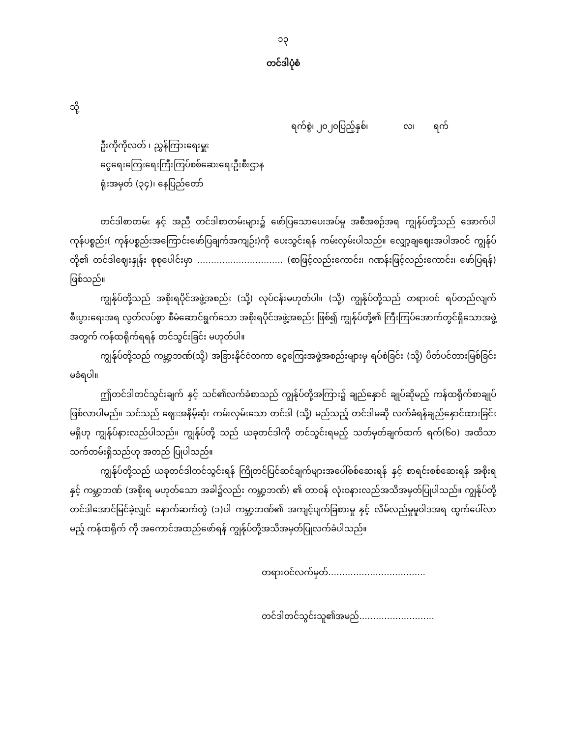၁၃
တင်ဒါပုံစံ
သို့
ရက်စွဲ၊ ၂၀၂၀ပြည့်နှစ်၊ လ၊ ရက်
ဦးကိုကိုလတ် ၊ ညွှန်ကြားရေးမှူး
ငွေရေးကြေးရေးကြီးကြပ်စစ်ဆေးရေးဦးစီးဌာန
ရုံးအမှတ် (၃၄)၊ နေပြည်တော်
တင်ဒါစာတမ်း နှင့် အညီ တင်ဒါစာတမ်းများ၌ ဖော်ပြသောပေးအပ်မှု အစီအစဉ်အရ ကျွန်ုပ်တို့သည် အောက်ပါကုန်ပစ္စည်း( ကုန်ပစ္စည်းအကြောင်းဖော်ပြချက်အကျဉ်း)ကို ပေးသွင်းရန် ကမ်းလှမ်းပါသည်။ လျှော့ချဈေးအပါအဝင် ကျွန်ုပ်တို့၏ တင်ဒါဈေးနှုန်း စုစုပေါင်းမှာ …………..…………….. (စာဖြင့်လည်းကောင်း၊ ဂဏန်းဖြင့်လည်းကောင်း၊ ဖော်ပြရန်) ဖြစ်သည်။
ကျွန်ုပ်တို့သည် အစိုးရပိုင်အဖွဲ့အစည်း (သို့) လုပ်ငန်းမဟုတ်ပါ။ (သို့) ကျွန်ုပ်တို့သည် တရားဝင် ရပ်တည်လျက် စီးပွားရေးအရ လွတ်လပ်စွာ စီမံဆောင်ရွက်သော အစိုးရပိုင်အဖွဲ့အစည်း ဖြစ်၍ ကျွန်ုပ်တို့၏ ကြီးကြပ်အောက်တွင်ရှိသောအဖွဲ့အတွက် ကန်ထရိုက်ရရန် တင်သွင်းခြင်း မဟုတ်ပါ။
ကျွန်ုပ်တို့သည် ကမ္ဘာ့ဘဏ်(သို့) အခြားနိုင်ငံတကာ ငွေကြေးအဖွဲ့အစည်းများမှ ရပ်စဲခြင်း (သို့) ပိတ်ပင်တားမြစ်ခြင်းမခံရပါ။
ဤတင်ဒါတင်သွင်းချက် နှင့် သင်၏လက်ခံစာသည် ကျွန်ုပ်တို့အကြား၌ ချည်နှောင် ချုပ်ဆိုမည့် ကန်ထရိုက်စာချုပ်ဖြစ်လာပါမည်။ သင်သည် ဈေးအနိမ့်ဆုံး ကမ်းလှမ်းသော တင်ဒါ (သို့) မည်သည့် တင်ဒါမဆို လက်ခံရန်ချည်နှောင်ထားခြင်းမရှိဟု ကျွန်ုပ်နားလည်ပါသည်။ ကျွန်ုပ်တို့ သည် ယခုတင်ဒါကို တင်သွင်းရမည့် သတ်မှတ်ချက်ထက် ရက်(၆၀) အထိသာ သက်တမ်းရှိသည်ဟု အတည် ပြုပါသည်။
ကျွန်ုပ်တို့သည် ယခုတင်ဒါတင်သွင်းရန် ကြိုတင်ပြင်ဆင်ချက်များအပေါ်စစ်ဆေးရန် နှင့် စာရင်းစစ်ဆေးရန် အစိုးရနှင့် ကမ္ဘာ့ဘဏ် (အစိုးရ မဟုတ်သော အခါ၌လည်း ကမ္ဘာ့ဘဏ်) ၏ တာဝန် လုံးဝနားလည်အသိအမှတ်ပြုပါသည်။ ကျွန်ုပ်တို့ တင်ဒါအောင်မြင်ခဲ့လျှင် နောက်ဆက်တွဲ (၁)ပါ ကမ္ဘာ့ဘဏ်၏ အကျင့်ပျက်ခြစားမှု နှင့် လိမ်လည်မှုမူဝါဒအရ ထွက်ပေါ်လာမည့် ကန်ထရိုက် ကို အကောင်အထည်ဖော်ရန် ကျွန်ုပ်တို့အသိအမှတ်ပြုလက်ခံပါသည်။
တရားဝင်လက်မှတ်……………………………..
တင်ဒါတင်သွင်းသူ၏အမည်………………………